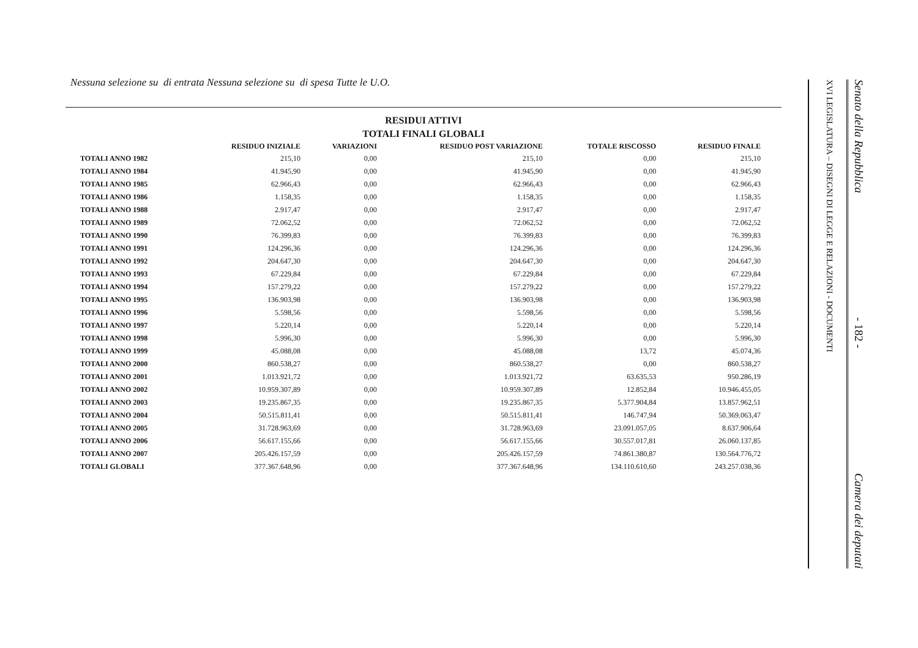Nessuna selezione su di entrata Nessuna selezione su di spesa Tutte le U.O.
RESIDUI ATTIVI
TOTALI FINALI GLOBALI
| | RESIDUO INIZIALE | VARIAZIONI | RESIDUO POST VARIAZIONE | TOTALE RISCOSSO | RESIDUO FINALE |
| --- | --- | --- | --- | --- | --- |
| TOTALI ANNO 1982 | 215,10 | 0,00 | 215,10 | 0,00 | 215,10 |
| TOTALI ANNO 1984 | 41.945,90 | 0,00 | 41.945,90 | 0,00 | 41.945,90 |
| TOTALI ANNO 1985 | 62.966,43 | 0,00 | 62.966,43 | 0,00 | 62.966,43 |
| TOTALI ANNO 1986 | 1.158,35 | 0,00 | 1.158,35 | 0,00 | 1.158,35 |
| TOTALI ANNO 1988 | 2.917,47 | 0,00 | 2.917,47 | 0,00 | 2.917,47 |
| TOTALI ANNO 1989 | 72.062,52 | 0,00 | 72.062,52 | 0,00 | 72.062,52 |
| TOTALI ANNO 1990 | 76.399,83 | 0,00 | 76.399,83 | 0,00 | 76.399,83 |
| TOTALI ANNO 1991 | 124.296,36 | 0,00 | 124.296,36 | 0,00 | 124.296,36 |
| TOTALI ANNO 1992 | 204.647,30 | 0,00 | 204.647,30 | 0,00 | 204.647,30 |
| TOTALI ANNO 1993 | 67.229,84 | 0,00 | 67.229,84 | 0,00 | 67.229,84 |
| TOTALI ANNO 1994 | 157.279,22 | 0,00 | 157.279,22 | 0,00 | 157.279,22 |
| TOTALI ANNO 1995 | 136.903,98 | 0,00 | 136.903,98 | 0,00 | 136.903,98 |
| TOTALI ANNO 1996 | 5.598,56 | 0,00 | 5.598,56 | 0,00 | 5.598,56 |
| TOTALI ANNO 1997 | 5.220,14 | 0,00 | 5.220,14 | 0,00 | 5.220,14 |
| TOTALI ANNO 1998 | 5.996,30 | 0,00 | 5.996,30 | 0,00 | 5.996,30 |
| TOTALI ANNO 1999 | 45.088,08 | 0,00 | 45.088,08 | 13,72 | 45.074,36 |
| TOTALI ANNO 2000 | 860.538,27 | 0,00 | 860.538,27 | 0,00 | 860.538,27 |
| TOTALI ANNO 2001 | 1.013.921,72 | 0,00 | 1.013.921,72 | 63.635,53 | 950.286,19 |
| TOTALI ANNO 2002 | 10.959.307,89 | 0,00 | 10.959.307,89 | 12.852,84 | 10.946.455,05 |
| TOTALI ANNO 2003 | 19.235.867,35 | 0,00 | 19.235.867,35 | 5.377.904,84 | 13.857.962,51 |
| TOTALI ANNO 2004 | 50.515.811,41 | 0,00 | 50.515.811,41 | 146.747,94 | 50.369.063,47 |
| TOTALI ANNO 2005 | 31.728.963,69 | 0,00 | 31.728.963,69 | 23.091.057,05 | 8.637.906,64 |
| TOTALI ANNO 2006 | 56.617.155,66 | 0,00 | 56.617.155,66 | 30.557.017,81 | 26.060.137,85 |
| TOTALI ANNO 2007 | 205.426.157,59 | 0,00 | 205.426.157,59 | 74.861.380,87 | 130.564.776,72 |
| TOTALI GLOBALI | 377.367.648,96 | 0,00 | 377.367.648,96 | 134.110.610,60 | 243.257.038,36 |
XVI LEGISLATURA – DISEGNI DI LEGGE E RELAZIONI - DOCUMENTI
Senato della Repubblica - 182 - Camera dei deputati